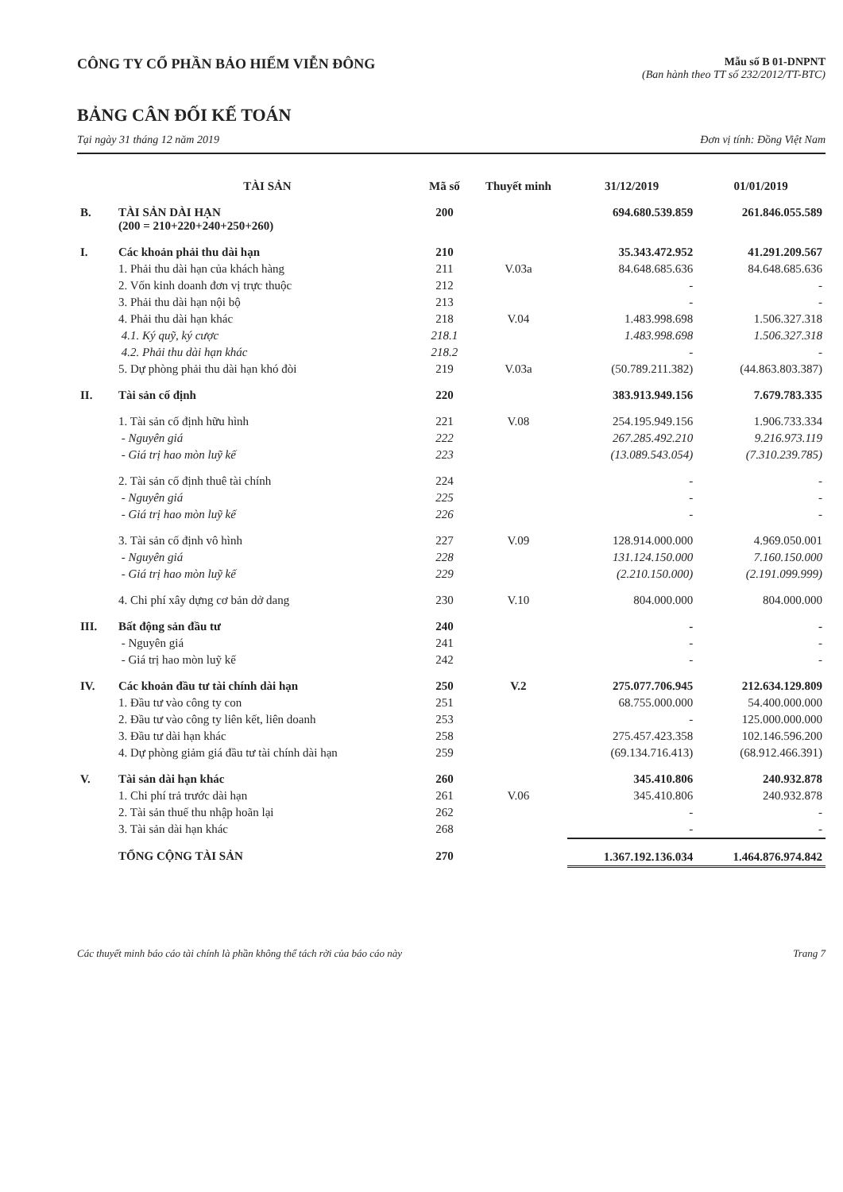CÔNG TY CỔ PHẦN BẢO HIỂM VIỄN ĐÔNG
Mẫu số B 01-DNPNT
(Ban hành theo TT số 232/2012/TT-BTC)
BẢNG CÂN ĐỐI KẾ TOÁN
Tại ngày 31 tháng 12 năm 2019 Đơn vị tính: Đồng Việt Nam
| | TÀI SẢN | Mã số | Thuyết minh | 31/12/2019 | 01/01/2019 |
| --- | --- | --- | --- | --- | --- |
| B. | TÀI SẢN DÀI HẠN (200 = 210+220+240+250+260) | 200 | | 694.680.539.859 | 261.846.055.589 |
| I. | Các khoản phải thu dài hạn | 210 | | 35.343.472.952 | 41.291.209.567 |
| | 1. Phải thu dài hạn của khách hàng | 211 | V.03a | 84.648.685.636 | 84.648.685.636 |
| | 2. Vốn kinh doanh đơn vị trực thuộc | 212 | | - | - |
| | 3. Phải thu dài hạn nội bộ | 213 | | - | - |
| | 4. Phải thu dài hạn khác | 218 | V.04 | 1.483.998.698 | 1.506.327.318 |
| | 4.1. Ký quỹ, ký cược | 218.1 | | 1.483.998.698 | 1.506.327.318 |
| | 4.2. Phải thu dài hạn khác | 218.2 | | - | - |
| | 5. Dự phòng phải thu dài hạn khó đòi | 219 | V.03a | (50.789.211.382) | (44.863.803.387) |
| II. | Tài sản cố định | 220 | | 383.913.949.156 | 7.679.783.335 |
| | 1. Tài sản cố định hữu hình | 221 | V.08 | 254.195.949.156 | 1.906.733.334 |
| | - Nguyên giá | 222 | | 267.285.492.210 | 9.216.973.119 |
| | - Giá trị hao mòn luỹ kế | 223 | | (13.089.543.054) | (7.310.239.785) |
| | 2. Tài sản cố định thuê tài chính | 224 | | - | - |
| | - Nguyên giá | 225 | | - | - |
| | - Giá trị hao mòn luỹ kế | 226 | | - | - |
| | 3. Tài sản cố định vô hình | 227 | V.09 | 128.914.000.000 | 4.969.050.001 |
| | - Nguyên giá | 228 | | 131.124.150.000 | 7.160.150.000 |
| | - Giá trị hao mòn luỹ kế | 229 | | (2.210.150.000) | (2.191.099.999) |
| | 4. Chi phí xây dựng cơ bản dở dang | 230 | V.10 | 804.000.000 | 804.000.000 |
| III. | Bất động sản đầu tư | 240 | | - | - |
| | - Nguyên giá | 241 | | - | - |
| | - Giá trị hao mòn luỹ kế | 242 | | - | - |
| IV. | Các khoản đầu tư tài chính dài hạn | 250 | V.2 | 275.077.706.945 | 212.634.129.809 |
| | 1. Đầu tư vào công ty con | 251 | | 68.755.000.000 | 54.400.000.000 |
| | 2. Đầu tư vào công ty liên kết, liên doanh | 253 | | - | 125.000.000.000 |
| | 3. Đầu tư dài hạn khác | 258 | | 275.457.423.358 | 102.146.596.200 |
| | 4. Dự phòng giảm giá đầu tư tài chính dài hạn | 259 | | (69.134.716.413) | (68.912.466.391) |
| V. | Tài sản dài hạn khác | 260 | | 345.410.806 | 240.932.878 |
| | 1. Chi phí trả trước dài hạn | 261 | V.06 | 345.410.806 | 240.932.878 |
| | 2. Tài sản thuế thu nhập hoãn lại | 262 | | - | - |
| | 3. Tài sản dài hạn khác | 268 | | - | - |
| | TỔNG CỘNG TÀI SẢN | 270 | | 1.367.192.136.034 | 1.464.876.974.842 |
Các thuyết minh báo cáo tài chính là phần không thể tách rời của báo cáo này Trang 7